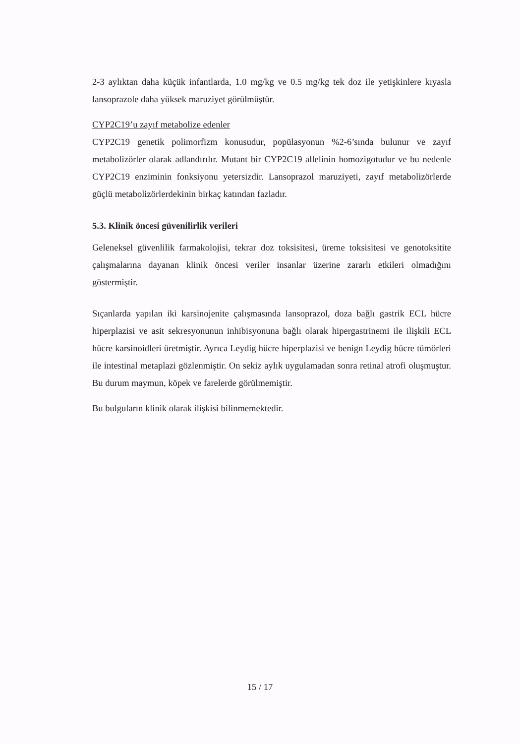2-3 aylıktan daha küçük infantlarda, 1.0 mg/kg ve 0.5 mg/kg tek doz ile yetişkinlere kıyasla lansoprazole daha yüksek maruziyet görülmüştür.
CYP2C19’u zayıf metabolize edenler
CYP2C19 genetik polimorfizm konusudur, popülasyonun %2-6’sında bulunur ve zayıf metabolizörler olarak adlandırılır. Mutant bir CYP2C19 allelinin homozigotudur ve bu nedenle CYP2C19 enziminin fonksiyonu yetersizdir. Lansoprazol maruziyeti, zayıf metabolizörlerde güçlü metabolizörlerdekinin birkaç katından fazladır.
5.3. Klinik öncesi güvenilirlik verileri
Geleneksel güvenlilik farmakolojisi, tekrar doz toksisitesi, üreme toksisitesi ve genotoksitite çalışmalarına dayanan klinik öncesi veriler insanlar üzerine zararlı etkileri olmadığını göstermiştir.
Sıçanlarda yapılan iki karsinojenite çalışmasında lansoprazol, doza bağlı gastrik ECL hücre hiperplazisi ve asit sekresyonunun inhibisyonuna bağlı olarak hipergastrinemi ile ilişkili ECL hücre karsinoidleri üretmiştir. Ayrıca Leydig hücre hiperplazisi ve benign Leydig hücre tümörleri ile intestinal metaplazi gözlenmiştir. On sekiz aylık uygulamadan sonra retinal atrofi oluşmuştur. Bu durum maymun, köpek ve farelerde görülmemiştir.
Bu bulguların klinik olarak ilişkisi bilinmemektedir.
15 / 17